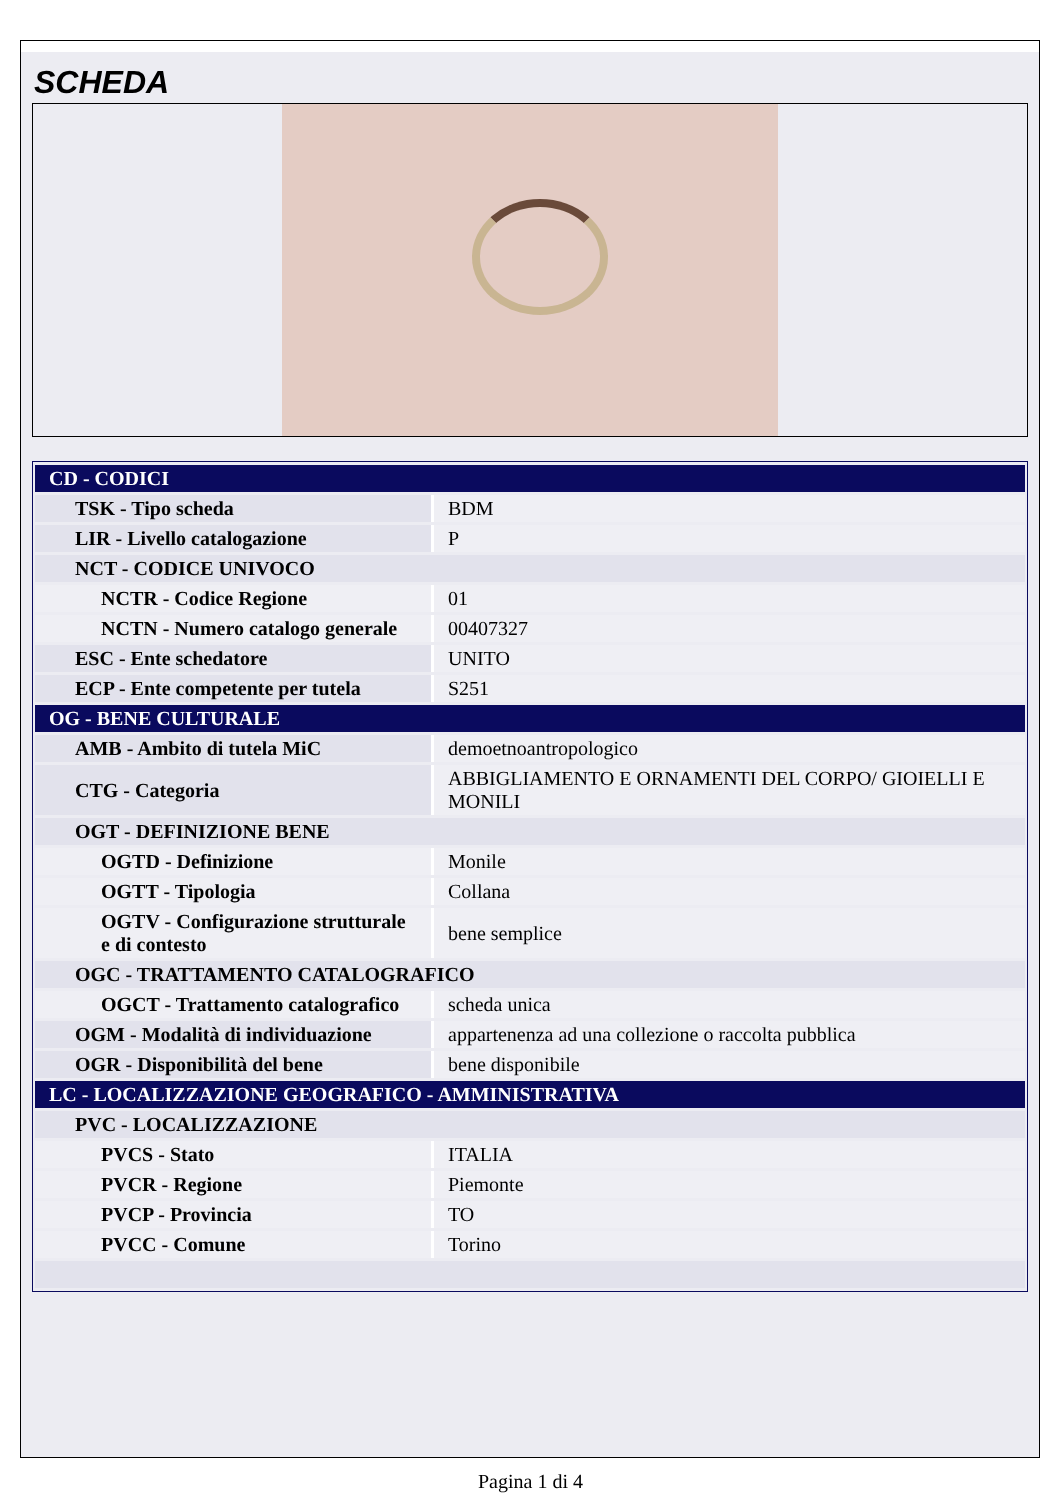SCHEDA
| CD - CODICI | |
| TSK - Tipo scheda | BDM |
| LIR - Livello catalogazione | P |
| NCT - CODICE UNIVOCO | |
| NCTR - Codice Regione | 01 |
| NCTN - Numero catalogo generale | 00407327 |
| ESC - Ente schedatore | UNITO |
| ECP - Ente competente per tutela | S251 |
| OG - BENE CULTURALE | |
| AMB - Ambito di tutela MiC | demoetnoantropologico |
| CTG - Categoria | ABBIGLIAMENTO E ORNAMENTI DEL CORPO/ GIOIELLI E MONILI |
| OGT - DEFINIZIONE BENE | |
| OGTD - Definizione | Monile |
| OGTT - Tipologia | Collana |
| OGTV - Configurazione strutturale e di contesto | bene semplice |
| OGC - TRATTAMENTO CATALOGRAFICO | |
| OGCT - Trattamento catalografico | scheda unica |
| OGM - Modalità di individuazione | appartenenza ad una collezione o raccolta pubblica |
| OGR - Disponibilità del bene | bene disponibile |
| LC - LOCALIZZAZIONE GEOGRAFICO - AMMINISTRATIVA | |
| PVC - LOCALIZZAZIONE | |
| PVCS - Stato | ITALIA |
| PVCR - Regione | Piemonte |
| PVCP - Provincia | TO |
| PVCC - Comune | Torino |
Pagina 1 di 4